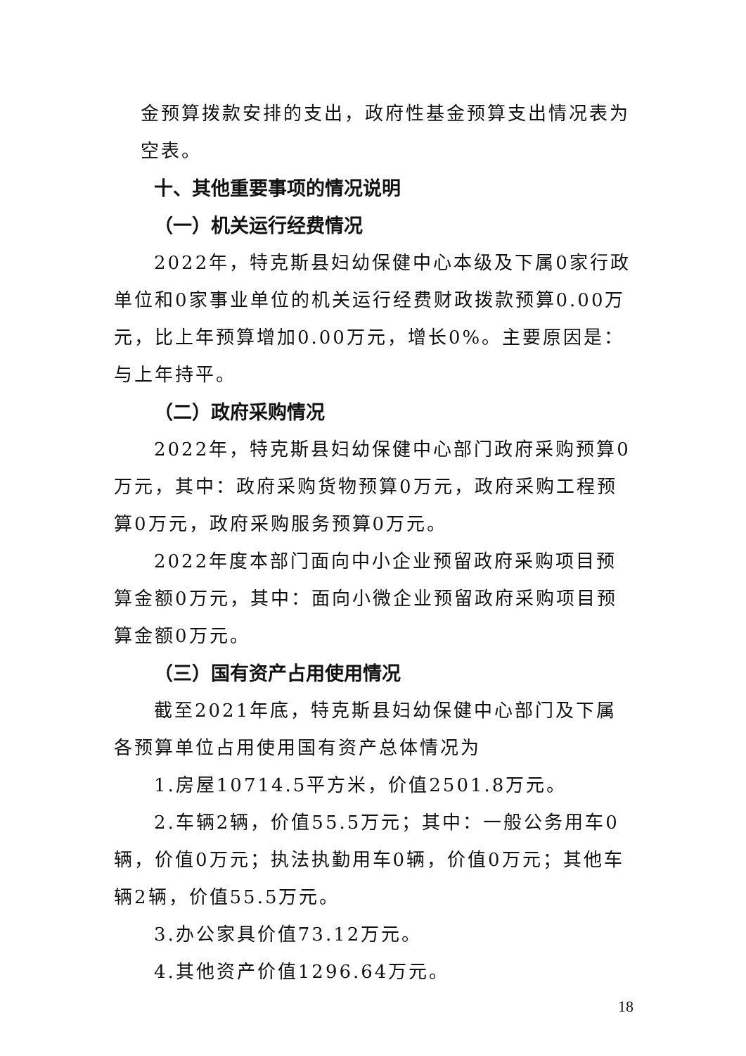金预算拨款安排的支出，政府性基金预算支出情况表为空表。
十、其他重要事项的情况说明
（一）机关运行经费情况
2022年，特克斯县妇幼保健中心本级及下属0家行政单位和0家事业单位的机关运行经费财政拨款预算0.00万元，比上年预算增加0.00万元，增长0%。主要原因是：与上年持平。
（二）政府采购情况
2022年，特克斯县妇幼保健中心部门政府采购预算0万元，其中：政府采购货物预算0万元，政府采购工程预算0万元，政府采购服务预算0万元。
2022年度本部门面向中小企业预留政府采购项目预算金额0万元，其中：面向小微企业预留政府采购项目预算金额0万元。
（三）国有资产占用使用情况
截至2021年底，特克斯县妇幼保健中心部门及下属各预算单位占用使用国有资产总体情况为
1.房屋10714.5平方米，价值2501.8万元。
2.车辆2辆，价值55.5万元；其中：一般公务用车0辆，价值0万元；执法执勤用车0辆，价值0万元；其他车辆2辆，价值55.5万元。
3.办公家具价值73.12万元。
4.其他资产价值1296.64万元。
18